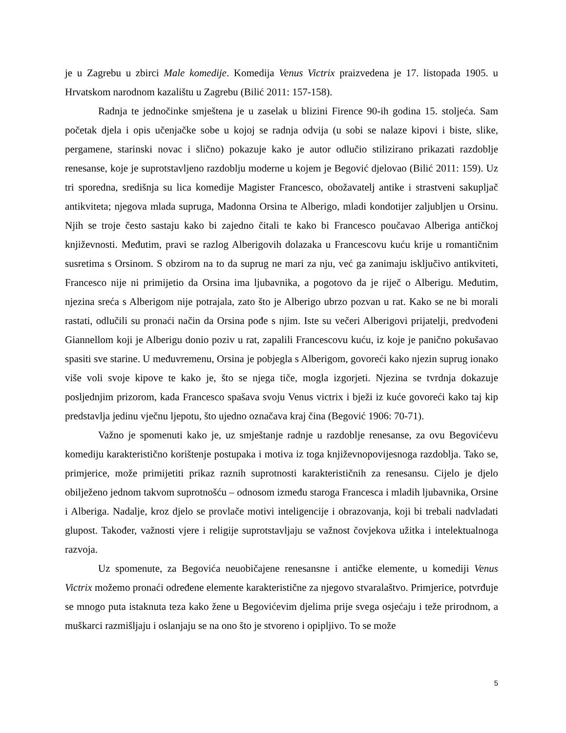je u Zagrebu u zbirci Male komedije. Komedija Venus Victrix praizvedena je 17. listopada 1905. u Hrvatskom narodnom kazalištu u Zagrebu (Bilić 2011: 157-158).
Radnja te jednočinke smještena je u zaselak u blizini Firence 90-ih godina 15. stoljeća. Sam početak djela i opis učenjačke sobe u kojoj se radnja odvija (u sobi se nalaze kipovi i biste, slike, pergamene, starinski novac i slično) pokazuje kako je autor odlučio stilizirano prikazati razdoblje renesanse, koje je suprotstavljeno razdoblju moderne u kojem je Begović djelovao (Bilić 2011: 159). Uz tri sporedna, središnja su lica komedije Magister Francesco, obožavatelj antike i strastveni sakupljač antikviteta; njegova mlada supruga, Madonna Orsina te Alberigo, mladi kondotijer zaljubljen u Orsinu. Njih se troje često sastaju kako bi zajedno čitali te kako bi Francesco poučavao Alberiga antičkoj književnosti. Međutim, pravi se razlog Alberigovih dolazaka u Francescovu kuću krije u romantičnim susretima s Orsinom. S obzirom na to da suprug ne mari za nju, već ga zanimaju isključivo antikviteti, Francesco nije ni primijetio da Orsina ima ljubavnika, a pogotovo da je riječ o Alberigu. Međutim, njezina sreća s Alberigom nije potrajala, zato što je Alberigo ubrzo pozvan u rat. Kako se ne bi morali rastati, odlučili su pronaći način da Orsina pođe s njim. Iste su večeri Alberigovi prijatelji, predvođeni Giannellom koji je Alberigu donio poziv u rat, zapalili Francescovu kuću, iz koje je panično pokušavao spasiti sve starine. U međuvremenu, Orsina je pobjegla s Alberigom, govoreći kako njezin suprug ionako više voli svoje kipove te kako je, što se njega tiče, mogla izgorjeti. Njezina se tvrdnja dokazuje posljednjim prizorom, kada Francesco spašava svoju Venus victrix i bježi iz kuće govoreći kako taj kip predstavlja jedinu vječnu ljepotu, što ujedno označava kraj čina (Begović 1906: 70-71).
Važno je spomenuti kako je, uz smještanje radnje u razdoblje renesanse, za ovu Begovićevu komediju karakteristično korištenje postupaka i motiva iz toga književnopovijesnoga razdoblja. Tako se, primjerice, može primijetiti prikaz raznih suprotnosti karakterističnih za renesansu. Cijelo je djelo obilježeno jednom takvom suprotnošću – odnosom između staroga Francesca i mladih ljubavnika, Orsine i Alberiga. Nadalje, kroz djelo se provlače motivi inteligencije i obrazovanja, koji bi trebali nadvladati glupost. Također, važnosti vjere i religije suprotstavljaju se važnost čovjekova užitka i intelektualnoga razvoja.
Uz spomenute, za Begovića neuobičajene renesansne i antičke elemente, u komediji Venus Victrix možemo pronaći određene elemente karakteristične za njegovo stvaralaštvo. Primjerice, potvrđuje se mnogo puta istaknuta teza kako žene u Begovićevim djelima prije svega osjećaju i teže prirodnom, a muškarci razmišljaju i oslanjaju se na ono što je stvoreno i opipljivo. To se može
5